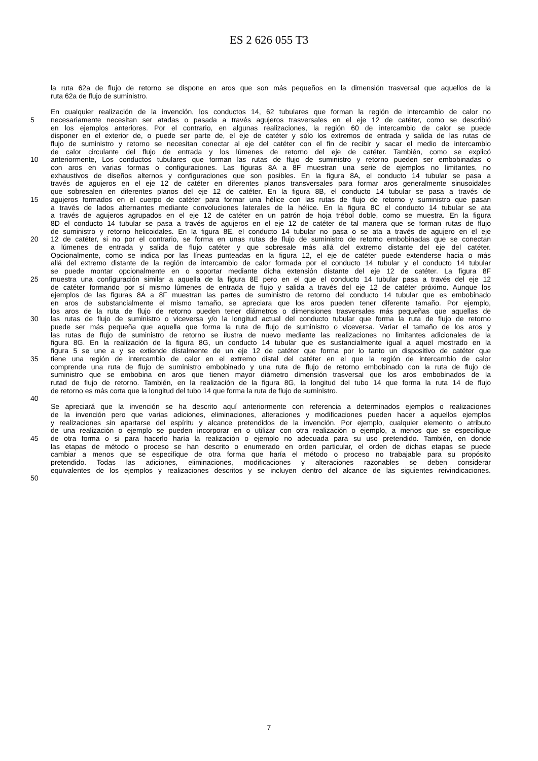ES 2 626 055 T3
la ruta 62a de flujo de retorno se dispone en aros que son más pequeños en la dimensión trasversal que aquellos de la
ruta 62a de flujo de suministro.
En cualquier realización de la invención, los conductos 14, 62 tubulares que forman la región de intercambio de calor no
5 necesariamente necesitan ser atadas o pasada a través agujeros trasversales en el eje 12 de catéter, como se describió
en los ejemplos anteriores. Por el contrario, en algunas realizaciones, la región 60 de intercambio de calor se puede
disponer en el exterior de, o puede ser parte de, el eje de catéter y sólo los extremos de entrada y salida de las rutas de
flujo de suministro y retorno se necesitan conectar al eje del catéter con el fin de recibir y sacar el medio de intercambio
de calor circulante del flujo de entrada y los lúmenes de retorno del eje de catéter. También, como se explicó
10 anteriormente, Los conductos tubulares que forman las rutas de flujo de suministro y retorno pueden ser embobinadas o
con aros en varias formas o configuraciones. Las figuras 8A a 8F muestran una serie de ejemplos no limitantes, no
exhaustivos de diseños alternos y configuraciones que son posibles. En la figura 8A, el conducto 14 tubular se pasa a
través de agujeros en el eje 12 de catéter en diferentes planos transversales para formar aros generalmente sinusoidales
que sobresalen en diferentes planos del eje 12 de catéter. En la figura 8B, el conducto 14 tubular se pasa a través de
15 agujeros formados en el cuerpo de catéter para formar una hélice con las rutas de flujo de retorno y suministro que pasan
a través de lados alternantes mediante convoluciones laterales de la hélice. En la figura 8C el conducto 14 tubular se ata
a través de agujeros agrupados en el eje 12 de catéter en un patrón de hoja trébol doble, como se muestra. En la figura
8D el conducto 14 tubular se pasa a través de agujeros en el eje 12 de catéter de tal manera que se forman rutas de flujo
de suministro y retorno helicoidales. En la figura 8E, el conducto 14 tubular no pasa o se ata a través de agujero en el eje
20 12 de catéter, si no por el contrario, se forma en unas rutas de flujo de suministro de retorno embobinadas que se conectan
a lúmenes de entrada y salida de flujo catéter y que sobresale más allá del extremo distante del eje del catéter.
Opcionalmente, como se indica por las líneas punteadas en la figura 12, el eje de catéter puede extenderse hacia o más
allá del extremo distante de la región de intercambio de calor formada por el conducto 14 tubular y el conducto 14 tubular
se puede montar opcionalmente en o soportar mediante dicha extensión distante del eje 12 de catéter. La figura 8F
25 muestra una configuración similar a aquella de la figura 8E pero en el que el conducto 14 tubular pasa a través del eje 12
de catéter formando por sí mismo lúmenes de entrada de flujo y salida a través del eje 12 de catéter próximo. Aunque los
ejemplos de las figuras 8A a 8F muestran las partes de suministro de retorno del conducto 14 tubular que es embobinado
en aros de substancialmente el mismo tamaño, se apreciara que los aros pueden tener diferente tamaño. Por ejemplo,
los aros de la ruta de flujo de retorno pueden tener diámetros o dimensiones trasversales más pequeñas que aquellas de
30 las rutas de flujo de suministro o viceversa y/o la longitud actual del conducto tubular que forma la ruta de flujo de retorno
puede ser más pequeña que aquella que forma la ruta de flujo de suministro o viceversa. Variar el tamaño de los aros y
las rutas de flujo de suministro de retorno se ilustra de nuevo mediante las realizaciones no limitantes adicionales de la
figura 8G. En la realización de la figura 8G, un conducto 14 tubular que es sustancialmente igual a aquel mostrado en la
figura 5 se une a y se extiende distalmente de un eje 12 de catéter que forma por lo tanto un dispositivo de catéter que
35 tiene una región de intercambio de calor en el extremo distal del catéter en el que la región de intercambio de calor
comprende una ruta de flujo de suministro embobinado y una ruta de flujo de retorno embobinado con la ruta de flujo de
suministro que se embobina en aros que tienen mayor diámetro dimensión trasversal que los aros embobinados de la
rutad de flujo de retorno. También, en la realización de la figura 8G, la longitud del tubo 14 que forma la ruta 14 de flujo
de retorno es más corta que la longitud del tubo 14 que forma la ruta de flujo de suministro.
40
Se apreciará que la invención se ha descrito aquí anteriormente con referencia a determinados ejemplos o realizaciones
de la invención pero que varias adiciones, eliminaciones, alteraciones y modificaciones pueden hacer a aquellos ejemplos
y realizaciones sin apartarse del espíritu y alcance pretendidos de la invención. Por ejemplo, cualquier elemento o atributo
de una realización o ejemplo se pueden incorporar en o utilizar con otra realización o ejemplo, a menos que se especifique
45 de otra forma o si para hacerlo haría la realización o ejemplo no adecuada para su uso pretendido. También, en donde
las etapas de método o proceso se han descrito o enumerado en orden particular, el orden de dichas etapas se puede
cambiar a menos que se especifique de otra forma que haría el método o proceso no trabajable para su propósito
pretendido. Todas las adiciones, eliminaciones, modificaciones y alteraciones razonables se deben considerar
equivalentes de los ejemplos y realizaciones descritos y se incluyen dentro del alcance de las siguientes reivindicaciones.
50
7